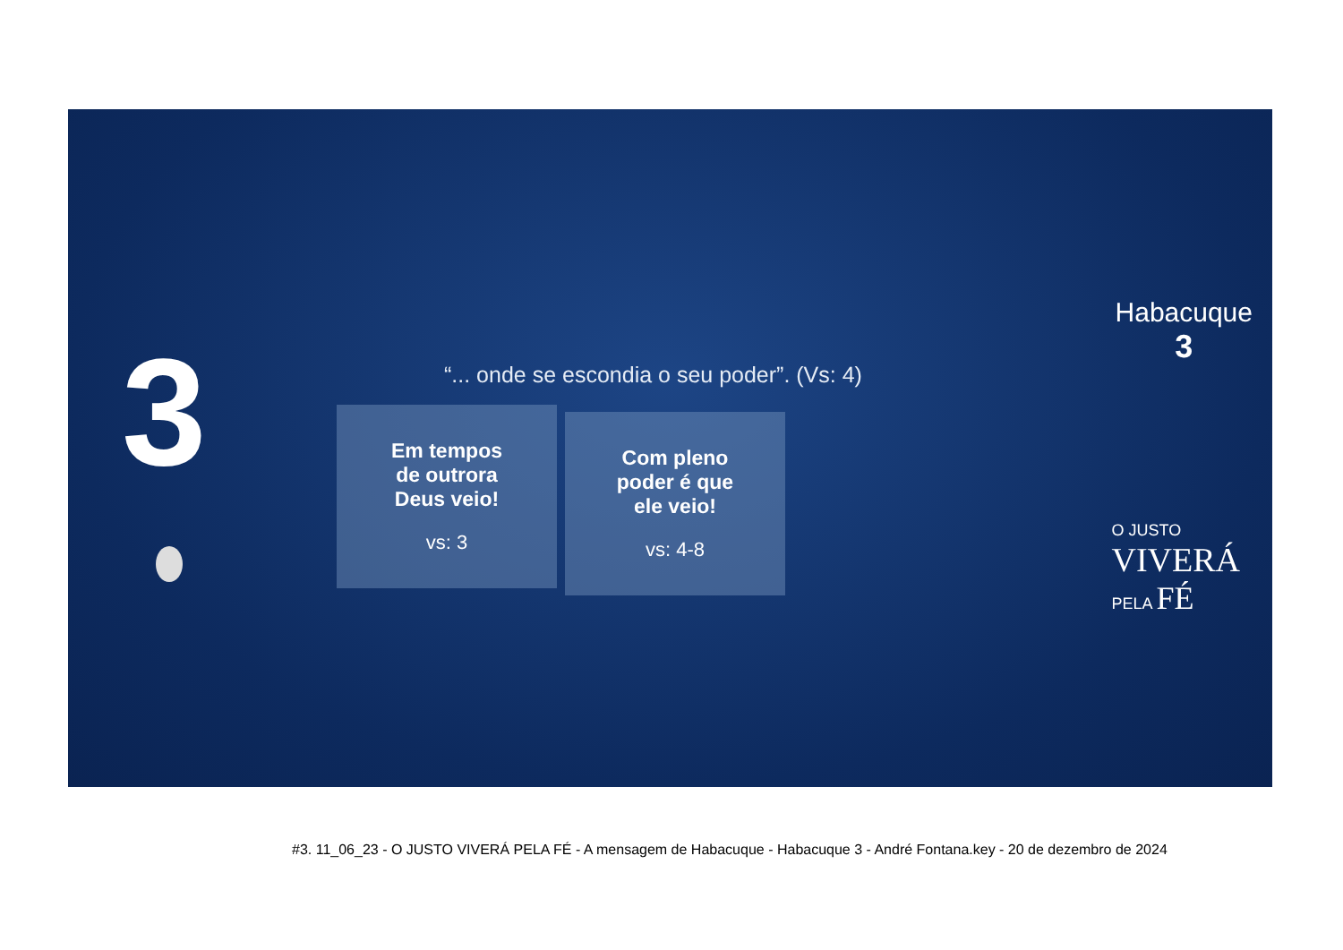3
“... onde se escondia o seu poder”. (Vs: 4)
Em tempos
de outrora
Deus veio!
vs: 3
Com pleno
poder é que
ele veio!
vs: 4-8
Habacuque
3
O JUSTO
VIVERÁ
PELA FÉ
#3. 11_06_23 - O JUSTO VIVERÁ PELA FÉ - A mensagem de Habacuque - Habacuque 3 - André Fontana.key - 20 de dezembro de 2024